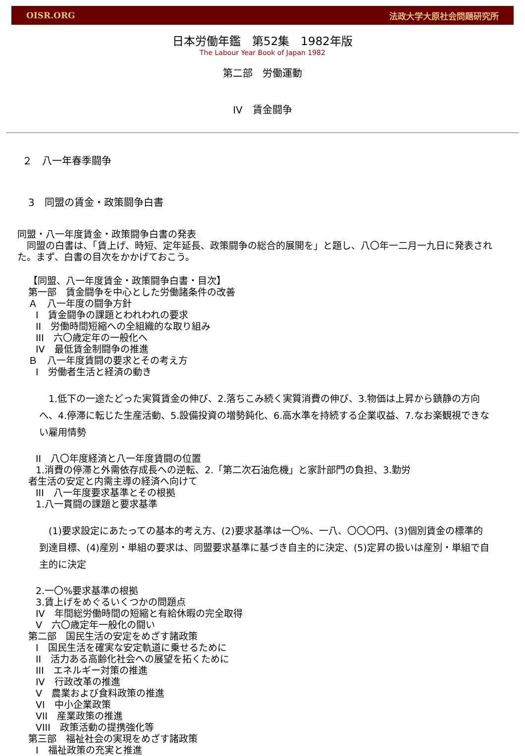OISR.ORG 法政大学大原社会問題研究所
日本労働年鑑　第52集　1982年版
The Labour Year Book of Japan 1982
第二部　労働運動
IV　賃金闘争
２　八一年春季闘争
3　同盟の賃金・政策闘争白書
同盟・八一年度賃金・政策闘争白書の発表
　同盟の白書は、「賃上げ、時短、定年延長、政策闘争の総合的展開を」と題し、八〇年一二月一九日に発表された。まず、白書の目次をかかげておこう。
【同盟、八一年度賃金・政策闘争白書・目次】
第一部　賃金闘争を中心とした労働諸条件の改善
Ａ　八一年度の闘争方針
I　賃金闘争の課題とわれわれの要求
II　労働時間短縮への全組織的な取り組み
III　六〇歳定年の一般化へ
IV　最低賃金制闘争の推進
Ｂ　八一年度賃闘の要求とその考え方
I　労働者生活と経済の動き
　1.低下の一途たどった実質賃金の伸び、2.落ちこみ続く実質消費の伸び、3.物価は上昇から鎮静の方向へ、4.停滞に転じた生産活動、5.設備投資の増勢鈍化、6.高水準を持続する企業収益、7.なお楽観視できない雇用情勢
II　八〇年度経済と八一年度賃闘の位置
1.消費の停滞と外需依存成長への逆転、2.「第二次石油危機」と家計部門の負担、3.勤労
者生活の安定と内需主導の経済へ向けて
III　八一年度要求基準とその根拠
1.八一貫闘の課題と要求基準
　(1)要求設定にあたっての基本的考え方、(2)要求基準は一〇%、一八、〇〇〇円、(3)個別賃金の標準的到達目標、(4)産別・単組の要求は、同盟要求基準に基づき自主的に決定、(5)定昇の扱いは産別・単組で自主的に決定
2.一〇%要求基準の根拠
3.賃上げをめぐるいくつかの問題点
IV　年間総労働時間の短縮と有給休暇の完全取得
V　六〇歳定年一般化の闘い
第二部　国民生活の安定をめざす諸政策
I　国民生活を確実な安定軌道に乗せるために
II　活力ある高齢化社会への展望を拓くために
III　エネルギー対策の推進
IV　行政改革の推進
V　農業および食料政策の推進
VI　中小企業政策
VII　産業政策の推進
VIII　政策活動の提携強化等
第三部　福祉社会の実現をめざす諸政策
I　福祉政策の充実と推進